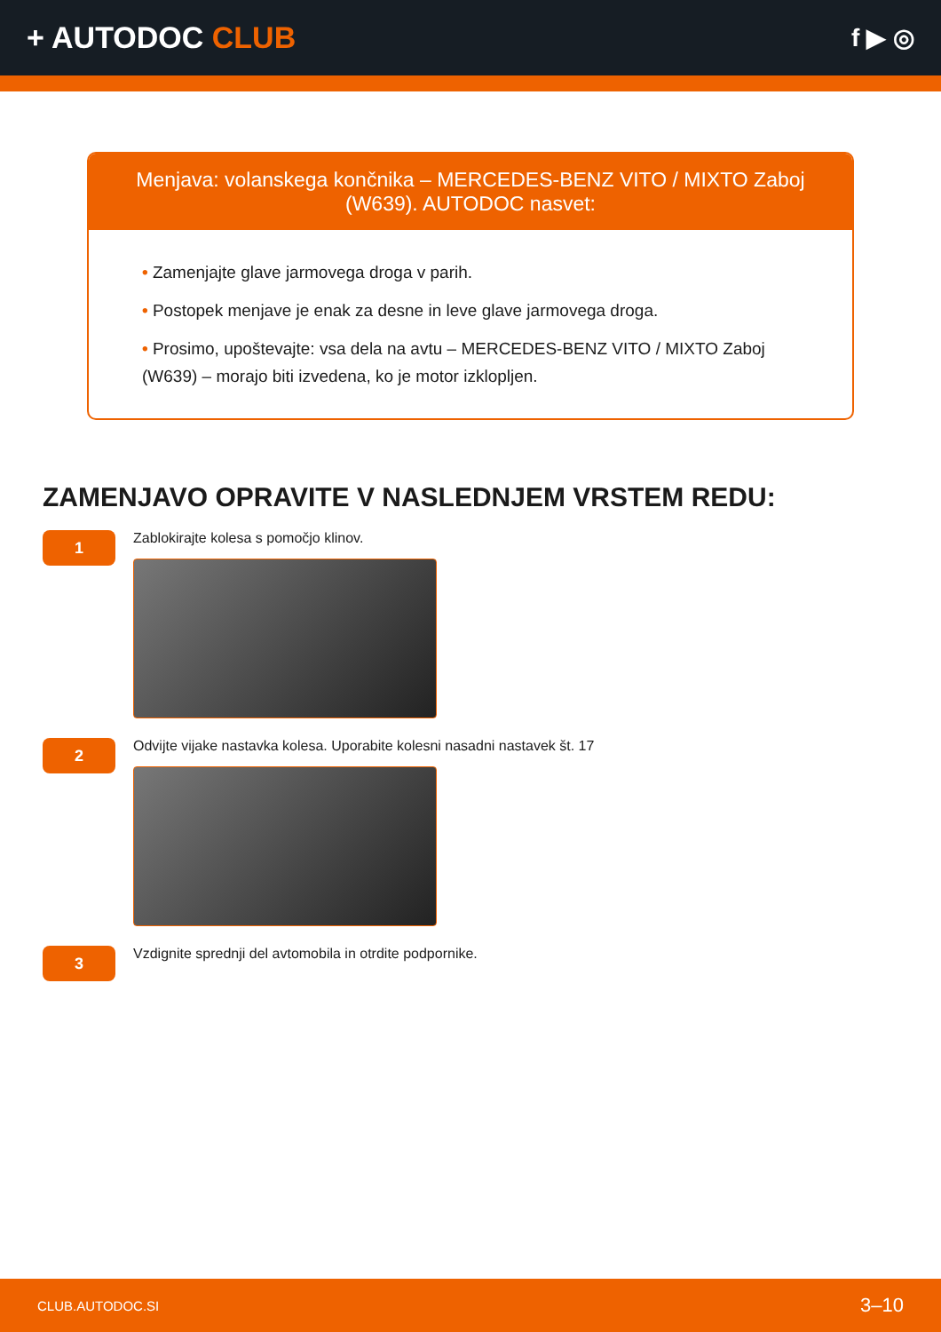+ AUTODOC CLUB
f ▶ ◎
Menjava: volanskega končnika – MERCEDES-BENZ VITO / MIXTO Zaboj (W639). AUTODOC nasvet:
• Zamenjajte glave jarmovega droga v parih.
• Postopek menjave je enak za desne in leve glave jarmovega droga.
• Prosimo, upoštevajte: vsa dela na avtu – MERCEDES-BENZ VITO / MIXTO Zaboj (W639) – morajo biti izvedena, ko je motor izklopljen.
ZAMENJAVO OPRAVITE V NASLEDNJEM VRSTEM REDU:
1
Zablokirajte kolesa s pomočjo klinov.
2
Odvijte vijake nastavka kolesa. Uporabite kolesni nasadni nastavek št. 17
3
Vzdignite sprednji del avtomobila in otrdite podpornike.
CLUB.AUTODOC.SI 3–10